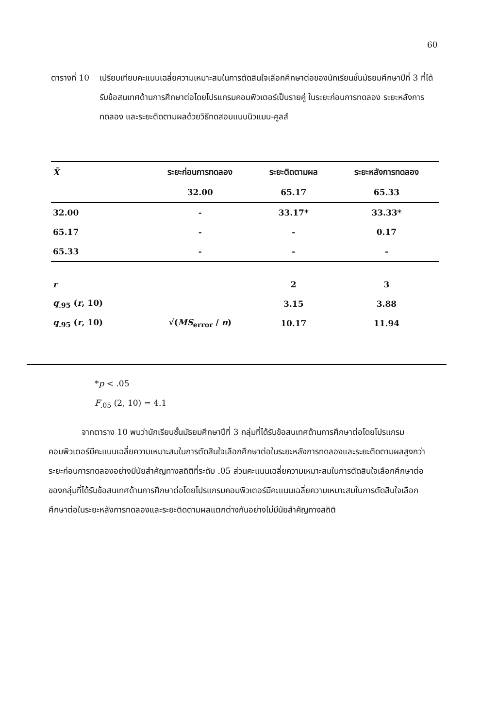60
ตารางที่ 10
เปรียบเทียบคะแนนเฉลี่ยความเหมาะสมในการตัดสินใจเลือกศึกษาต่อของนักเรียนชั้นมัธยมศึกษาปีที่ 3 ที่ได้รับข้อสนเทศด้านการศึกษาต่อโดยโปรแกรมคอมพิวเตอร์เป็นรายคู่ ในระยะก่อนการทดลอง ระยะหลังการทดลอง และระยะติดตามผลด้วยวิธีทดสอบแบบนิวแมน-คูลส์
| X̄ | ระยะก่อนการทดลอง | ระยะติดตามผล | ระยะหลังการทดลอง |
| --- | --- | --- | --- |
| | 32.00 | 65.17 | 65.33 |
| 32.00 | - | 33.17* | 33.33* |
| 65.17 | - | - | 0.17 |
| 65.33 | - | - | - |
| r | | 2 | 3 |
| q<sub>.95</sub> ( r , 10) | | 3.15 | 3.88 |
| q<sub>.95</sub> ( r , 10) | √( MS<sub>error</sub> / n ) | 10.17 | 11.94 |
*p < .05
F<sub>.05</sub> (2, 10) = 4.1
    จากตาราง 10 พบว่านักเรียนชั้นมัธยมศึกษาปีที่ 3 กลุ่มที่ได้รับข้อสนเทศด้านการศึกษาต่อโดยโปรแกรมคอมพิวเตอร์มีคะแนนเฉลี่ยความเหมาะสมในการตัดสินใจเลือกศึกษาต่อในระยะหลังการทดลองและระยะติดตามผลสูงกว่าระยะก่อนการทดลองอย่างมีนัยสำคัญทางสถิติที่ระดับ .05 ส่วนคะแนนเฉลี่ยความเหมาะสมในการตัดสินใจเลือกศึกษาต่อของกลุ่มที่ได้รับข้อสนเทศด้านการศึกษาต่อโดยโปรแกรมคอมพิวเตอร์มีคะแนนเฉลี่ยความเหมาะสมในการตัดสินใจเลือกศึกษาต่อในระยะหลังการทดลองและระยะติดตามผลแตกต่างกันอย่างไม่มีนัยสำคัญทางสถิติ